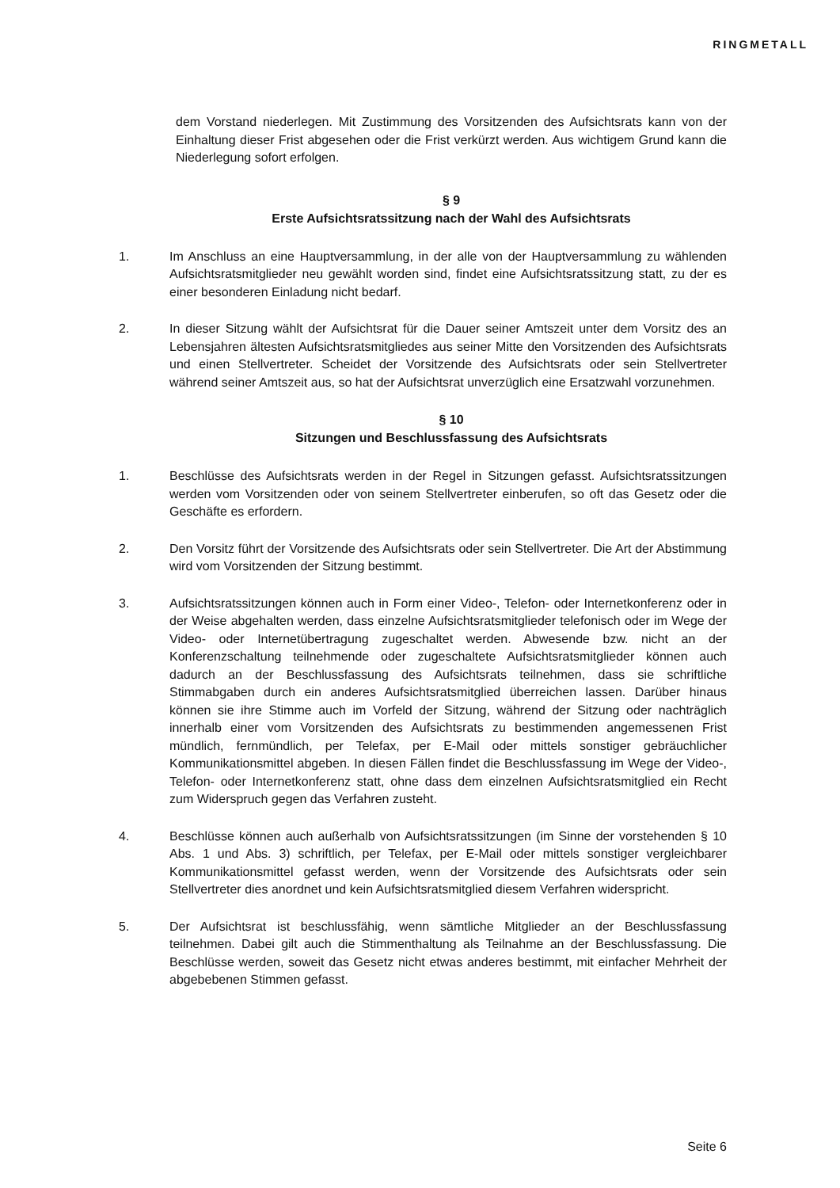RINGMETALL
dem Vorstand niederlegen. Mit Zustimmung des Vorsitzenden des Aufsichtsrats kann von der Einhaltung dieser Frist abgesehen oder die Frist verkürzt werden. Aus wichtigem Grund kann die Niederlegung sofort erfolgen.
§ 9
Erste Aufsichtsratssitzung nach der Wahl des Aufsichtsrats
1. Im Anschluss an eine Hauptversammlung, in der alle von der Hauptversammlung zu wählenden Aufsichtsratsmitglieder neu gewählt worden sind, findet eine Aufsichtsratssitzung statt, zu der es einer besonderen Einladung nicht bedarf.
2. In dieser Sitzung wählt der Aufsichtsrat für die Dauer seiner Amtszeit unter dem Vorsitz des an Lebensjahren ältesten Aufsichtsratsmitgliedes aus seiner Mitte den Vorsitzenden des Aufsichtsrats und einen Stellvertreter. Scheidet der Vorsitzende des Aufsichtsrats oder sein Stellvertreter während seiner Amtszeit aus, so hat der Aufsichtsrat unverzüglich eine Ersatzwahl vorzunehmen.
§ 10
Sitzungen und Beschlussfassung des Aufsichtsrats
1. Beschlüsse des Aufsichtsrats werden in der Regel in Sitzungen gefasst. Aufsichtsratssitzungen werden vom Vorsitzenden oder von seinem Stellvertreter einberufen, so oft das Gesetz oder die Geschäfte es erfordern.
2. Den Vorsitz führt der Vorsitzende des Aufsichtsrats oder sein Stellvertreter. Die Art der Abstimmung wird vom Vorsitzenden der Sitzung bestimmt.
3. Aufsichtsratssitzungen können auch in Form einer Video-, Telefon- oder Internetkonferenz oder in der Weise abgehalten werden, dass einzelne Aufsichtsratsmitglieder telefonisch oder im Wege der Video- oder Internetübertragung zugeschaltet werden. Abwesende bzw. nicht an der Konferenzschaltung teilnehmende oder zugeschaltete Aufsichtsratsmitglieder können auch dadurch an der Beschlussfassung des Aufsichtsrats teilnehmen, dass sie schriftliche Stimmabgaben durch ein anderes Aufsichtsratsmitglied überreichen lassen. Darüber hinaus können sie ihre Stimme auch im Vorfeld der Sitzung, während der Sitzung oder nachträglich innerhalb einer vom Vorsitzenden des Aufsichtsrats zu bestimmenden angemessenen Frist mündlich, fernmündlich, per Telefax, per E-Mail oder mittels sonstiger gebräuchlicher Kommunikationsmittel abgeben. In diesen Fällen findet die Beschlussfassung im Wege der Video-, Telefon- oder Internetkonferenz statt, ohne dass dem einzelnen Aufsichtsratsmitglied ein Recht zum Widerspruch gegen das Verfahren zusteht.
4. Beschlüsse können auch außerhalb von Aufsichtsratssitzungen (im Sinne der vorstehenden § 10 Abs. 1 und Abs. 3) schriftlich, per Telefax, per E-Mail oder mittels sonstiger vergleichbarer Kommunikationsmittel gefasst werden, wenn der Vorsitzende des Aufsichtsrats oder sein Stellvertreter dies anordnet und kein Aufsichtsratsmitglied diesem Verfahren widerspricht.
5. Der Aufsichtsrat ist beschlussfähig, wenn sämtliche Mitglieder an der Beschlussfassung teilnehmen. Dabei gilt auch die Stimmenthaltung als Teilnahme an der Beschlussfassung. Die Beschlüsse werden, soweit das Gesetz nicht etwas anderes bestimmt, mit einfacher Mehrheit der abgebebenen Stimmen gefasst.
Seite 6